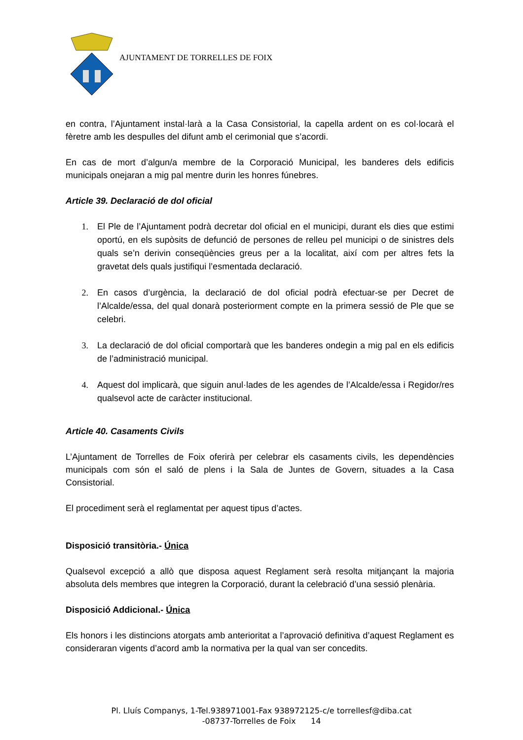AJUNTAMENT DE TORRELLES DE FOIX
en contra, l’Ajuntament instal·larà a la Casa Consistorial, la capella ardent on es col·locarà el fèretre amb les despulles del difunt amb el cerimonial que s’acordi.
En cas de mort d’algun/a membre de la Corporació Municipal, les banderes dels edificis municipals onejaran a mig pal mentre durin les honres fúnebres.
Article 39. Declaració de dol oficial
1. El Ple de l’Ajuntament podrà decretar dol oficial en el municipi, durant els dies que estimi oportú, en els supòsits de defunció de persones de relleu pel municipi o de sinistres dels quals se’n derivin conseqüències greus per a la localitat, així com per altres fets la gravetat dels quals justifiqui l’esmentada declaració.
2. En casos d’urgència, la declaració de dol oficial podrà efectuar-se per Decret de l’Alcalde/essa, del qual donarà posteriorment compte en la primera sessió de Ple que se celebri.
3. La declaració de dol oficial comportarà que les banderes ondegin a mig pal en els edificis de l’administració municipal.
4. Aquest dol implicarà, que siguin anul·lades de les agendes de l’Alcalde/essa i Regidor/res qualsevol acte de caràcter institucional.
Article 40. Casaments Civils
L’Ajuntament de Torrelles de Foix oferirà per celebrar els casaments civils, les dependències municipals com són el saló de plens i la Sala de Juntes de Govern, situades a la Casa Consistorial.
El procediment serà el reglamentat per aquest tipus d’actes.
Disposició transitòria.- Única
Qualsevol excepció a allò que disposa aquest Reglament serà resolta mitjançant la majoria absoluta dels membres que integren la Corporació, durant la celebració d’una sessió plenària.
Disposició Addicional.- Única
Els honors i les distincions atorgats amb anterioritat a l’aprovació definitiva d’aquest Reglament es consideraran vigents d’acord amb la normativa per la qual van ser concedits.
Pl. Lluís Companys, 1-Tel.938971001-Fax 938972125-c/e torrellesf@diba.cat
-08737-Torrelles de Foix 14